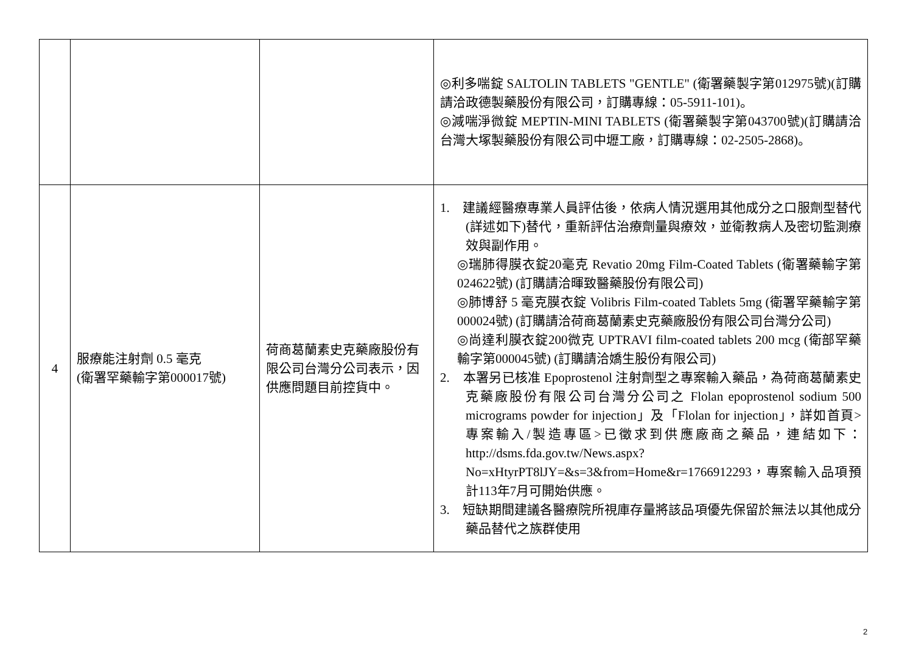| | | | ◎利多喘錠 SALTOLIN TABLETS "GENTLE" (衛署藥製字第012975號)(訂購請洽政德製藥股份有限公司，訂購專線：05-5911-101)。 ◎減喘淨微錠 MEPTIN-MINI TABLETS (衛署藥製字第043700號)(訂購請洽台灣大塚製藥股份有限公司中壢工廠，訂購專線：02-2505-2868)。 |
| 4 | 服療能注射劑 0.5 毫克 (衛署罕藥輸字第000017號) | 荷商葛蘭素史克藥廠股份有限公司台灣分公司表示，因供應問題目前控貨中。 | 1. 建議經醫療專業人員評估後，依病人情況選用其他成分之口服劑型替代(詳述如下)替代，重新評估治療劑量與療效，並衛教病人及密切監測療效與副作用。 ◎瑞肺得膜衣錠20毫克 Revatio 20mg Film-Coated Tablets (衛署藥輸字第024622號) (訂購請洽暉致醫藥股份有限公司) ◎肺博舒 5 毫克膜衣錠 Volibris Film-coated Tablets 5mg (衛署罕藥輸字第000024號) (訂購請洽荷商葛蘭素史克藥廠股份有限公司台灣分公司) ◎尚達利膜衣錠200微克 UPTRAVI film-coated tablets 200 mcg (衛部罕藥輸字第000045號) (訂購請洽嬌生股份有限公司) 2. 本署另已核准 Epoprostenol 注射劑型之專案輸入藥品，為荷商葛蘭素史克藥廠股份有限公司台灣分公司之 Flolan epoprostenol sodium 500 micrograms powder for injection」及「Flolan for injection」，詳如首頁>專案輸入/製造專區>已徵求到供應廠商之藥品，連結如下：http://dsms.fda.gov.tw/News.aspx?No=xHtyrPT8lJY=&s=3&from=Home&r=1766912293，專案輸入品項預計113年7月可開始供應。 3. 短缺期間建議各醫療院所視庫存量將該品項優先保留於無法以其他成分藥品替代之族群使用 |
2